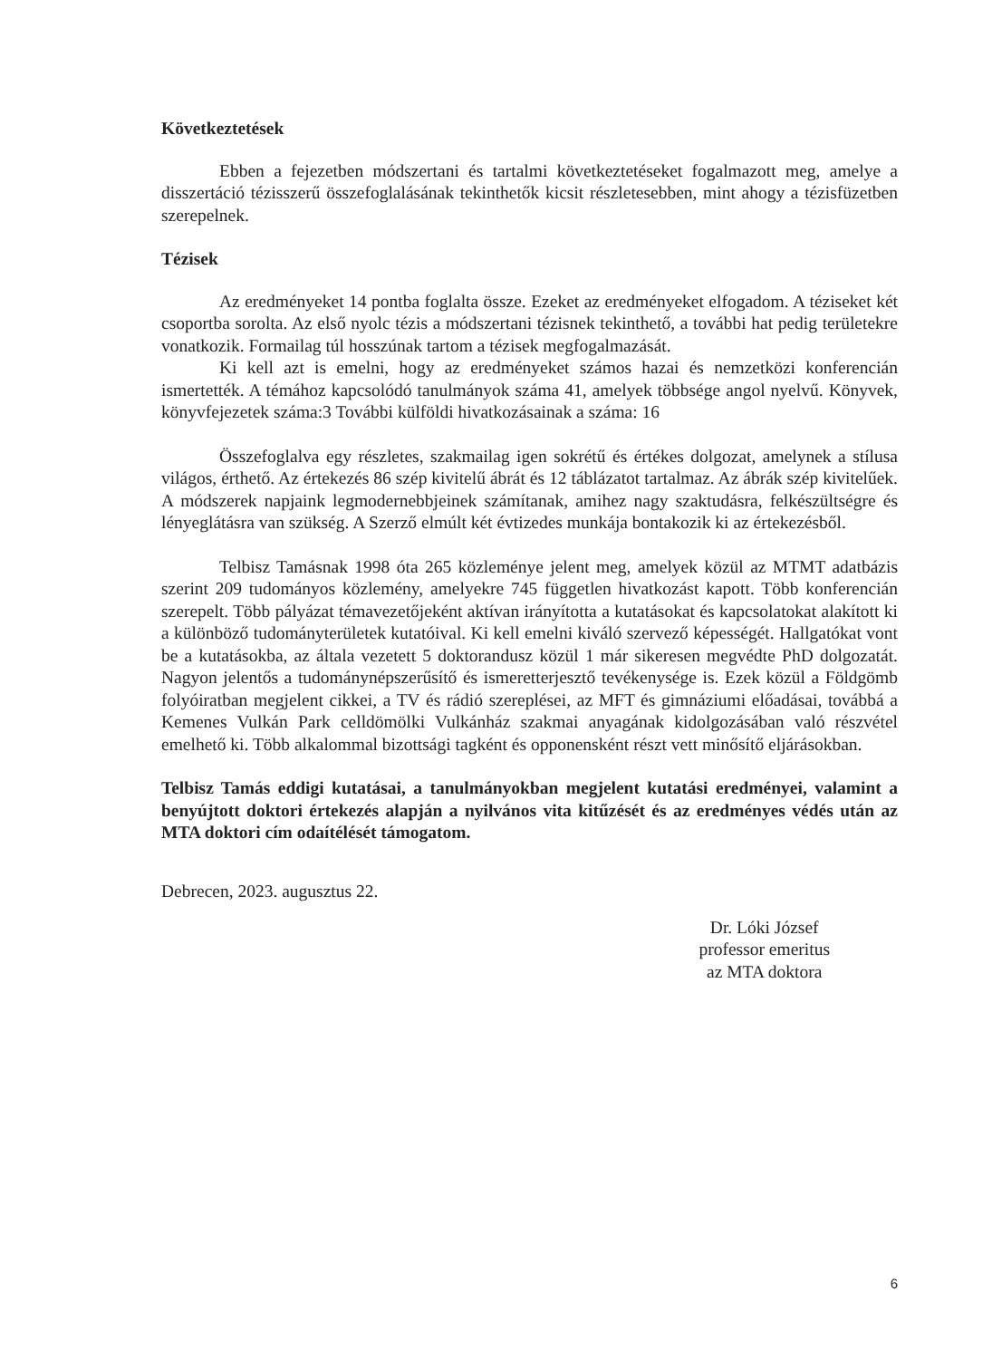Következtetések
Ebben a fejezetben módszertani és tartalmi következtetéseket fogalmazott meg, amelye a disszertáció tézisszerű összefoglalásának tekinthetők kicsit részletesebben, mint ahogy a tézisfüzetben szerepelnek.
Tézisek
Az eredményeket 14 pontba foglalta össze. Ezeket az eredményeket elfogadom. A téziseket két csoportba sorolta. Az első nyolc tézis a módszertani tézisnek tekinthető, a további hat pedig területekre vonatkozik. Formailag túl hosszúnak tartom a tézisek megfogalmazását.
Ki kell azt is emelni, hogy az eredményeket számos hazai és nemzetközi konferencián ismertették. A témához kapcsolódó tanulmányok száma 41, amelyek többsége angol nyelvű. Könyvek, könyvfejezetek száma:3 További külföldi hivatkozásainak a száma: 16
Összefoglalva egy részletes, szakmailag igen sokrétű és értékes dolgozat, amelynek a stílusa világos, érthető. Az értekezés 86 szép kivitelű ábrát és 12 táblázatot tartalmaz. Az ábrák szép kivitelűek. A módszerek napjaink legmodernebbjeinek számítanak, amihez nagy szaktudásra, felkészültségre és lényeglátásra van szükség. A Szerző elmúlt két évtizedes munkája bontakozik ki az értekezésből.
Telbisz Tamásnak 1998 óta 265 közleménye jelent meg, amelyek közül az MTMT adatbázis szerint 209 tudományos közlemény, amelyekre 745 független hivatkozást kapott. Több konferencián szerepelt. Több pályázat témavezetőjeként aktívan irányította a kutatásokat és kapcsolatokat alakított ki a különböző tudományterületek kutatóival. Ki kell emelni kiváló szervező képességét. Hallgatókat vont be a kutatásokba, az általa vezetett 5 doktorandusz közül 1 már sikeresen megvédte PhD dolgozatát. Nagyon jelentős a tudománynépszerűsítő és ismeretterjesztő tevékenysége is. Ezek közül a Földgömb folyóiratban megjelent cikkei, a TV és rádió szereplései, az MFT és gimnáziumi előadásai, továbbá a Kemenes Vulkán Park celldömölki Vulkánház szakmai anyagának kidolgozásában való részvétel emelhető ki. Több alkalommal bizottsági tagként és opponensként részt vett minősítő eljárásokban.
Telbisz Tamás eddigi kutatásai, a tanulmányokban megjelent kutatási eredményei, valamint a benyújtott doktori értekezés alapján a nyilvános vita kitűzését és az eredményes védés után az MTA doktori cím odaítélését támogatom.
Debrecen, 2023. augusztus 22.
Dr. Lóki József
professor emeritus
az MTA doktora
6